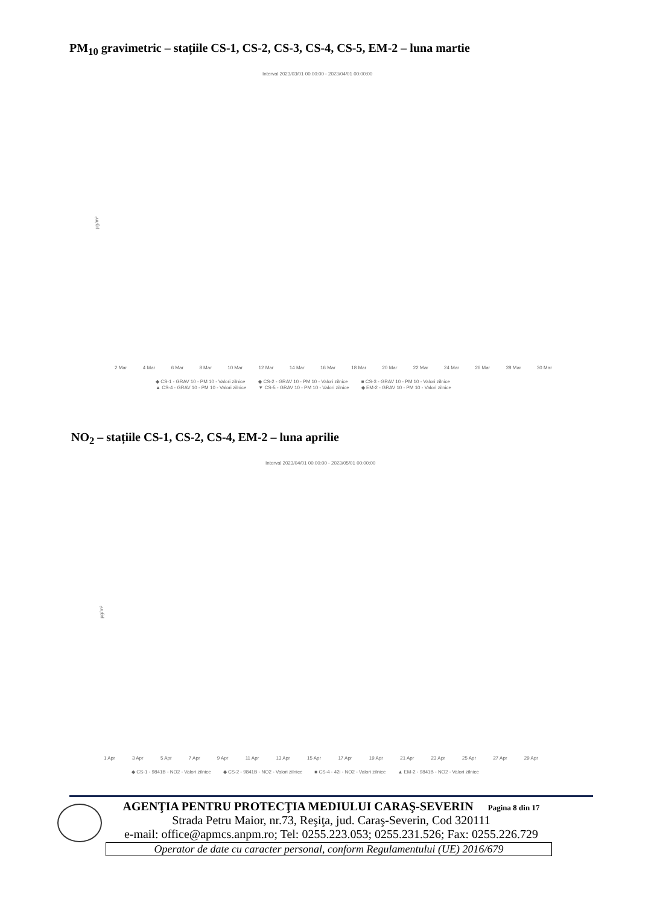PM<sub>10</sub> gravimetric – stațiile CS-1, CS-2, CS-3, CS-4, CS-5, EM-2 – luna martie
Interval 2023/03/01 00:00:00 - 2023/04/01 00:00:00
µg/m³
2 Mar 4 Mar 6 Mar 8 Mar 10 Mar 12 Mar 14 Mar 16 Mar 18 Mar 20 Mar 22 Mar 24 Mar 26 Mar 28 Mar 30 Mar
◆ CS-1 - GRAV 10 - PM 10 - Valori zilnice ◆ CS-2 - GRAV 10 - PM 10 - Valori zilnice ■ CS-3 - GRAV 10 - PM 10 - Valori zilnice ▲ CS-4 - GRAV 10 - PM 10 - Valori zilnice ▼ CS-5 - GRAV 10 - PM 10 - Valori zilnice ◆ EM-2 - GRAV 10 - PM 10 - Valori zilnice
NO<sub>2</sub> – stațiile CS-1, CS-2, CS-4, EM-2 – luna aprilie
Interval 2023/04/01 00:00:00 - 2023/05/01 00:00:00
µg/m³
1 Apr 3 Apr 5 Apr 7 Apr 9 Apr 11 Apr 13 Apr 15 Apr 17 Apr 19 Apr 21 Apr 23 Apr 25 Apr 27 Apr 29 Apr
◆ CS-1 - 9841B - NO2 - Valori zilnice ◆ CS-2 - 9841B - NO2 - Valori zilnice ■ CS-4 - 42i - NO2 - Valori zilnice ▲ EM-2 - 9841B - NO2 - Valori zilnice
AGENŢIA PENTRU PROTECŢIA MEDIULUI CARAŞ-SEVERIN Pagina 8 din 17
Strada Petru Maior, nr.73, Reşiţa, jud. Caraş-Severin, Cod 320111
e-mail: office@apmcs.anpm.ro; Tel: 0255.223.053; 0255.231.526; Fax: 0255.226.729
Operator de date cu caracter personal, conform Regulamentului (UE) 2016/679